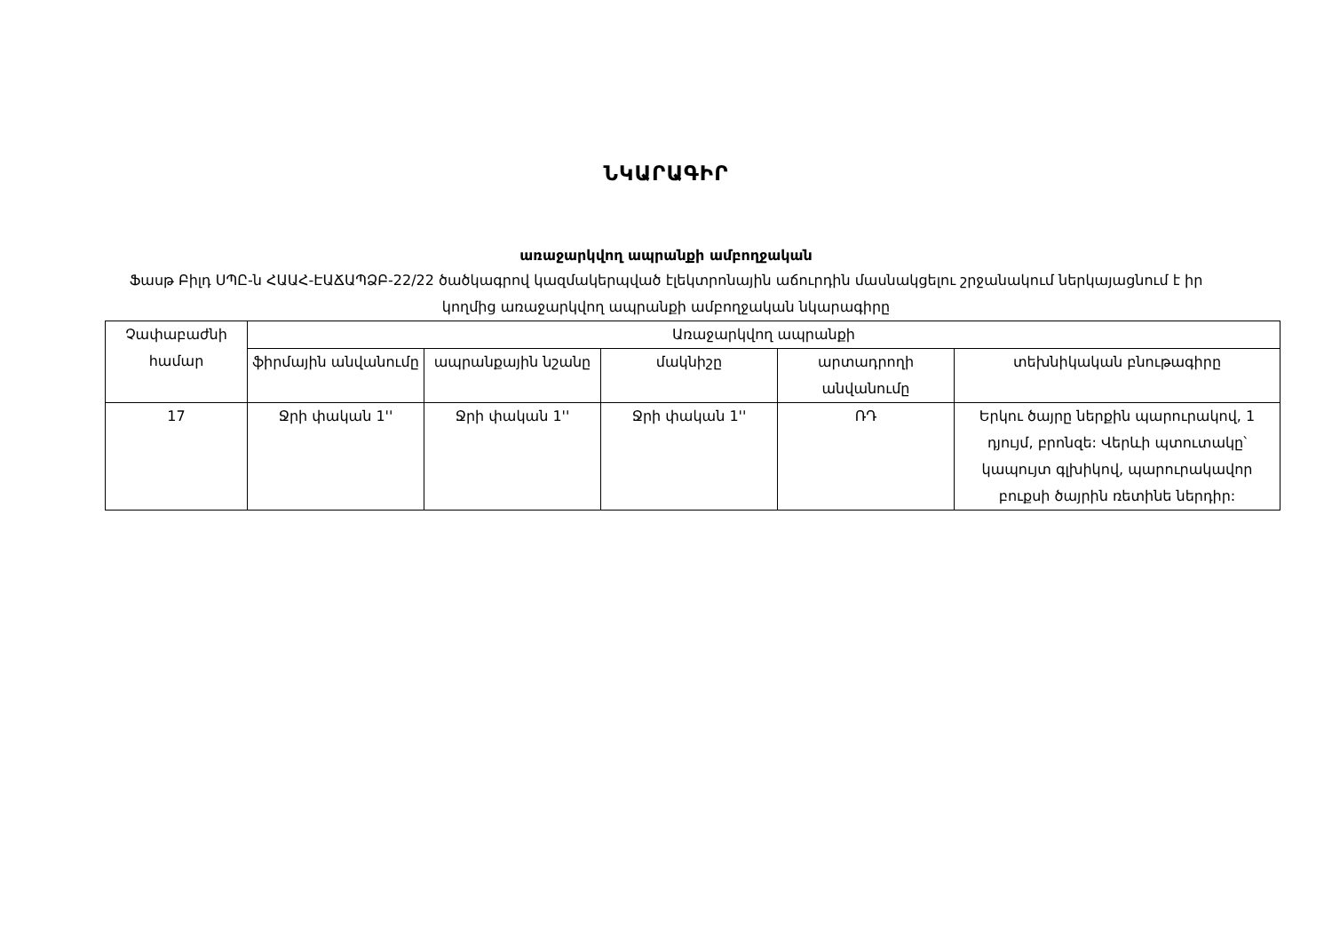ՆԿԱՐԱԳԻՐ
առաջարկվող ապրանքի ամբողջական
Ֆասթ Բիլդ ՍՊԸ-ն ՀԱԱՀ-ԷԱՃԱՊՁԲ-22/22 ծածկագրով կազմակերպված էլեկտրոնային աճուրդին մասնակցելու շրջանակում ներկայացնում է իր կողմից առաջարկվող ապրանքի ամբողջական նկարագիրը
| Չափաբաժնի համար | Առաջարկվող ապրանքի | | | | |
| --- | --- | --- | --- | --- | --- |
| | ֆիրմային անվանումը | ապրանքային նշանը | մակնիշը | արտադրողի անվանումը | տեխնիկական բնութագիրը |
| 17 | Ջրի փական 1'' | Ջրի փական 1'' | Ջրի փական 1'' | ՌԴ | Երկու ծայրը ներքին պարուրակով, 1 դյույմ, բրոնզե: Վերևի պտուտակը՝ կապույտ գլխիկով, պարուրակավոր բուքսի ծայրին ռետինե ներդիր: |